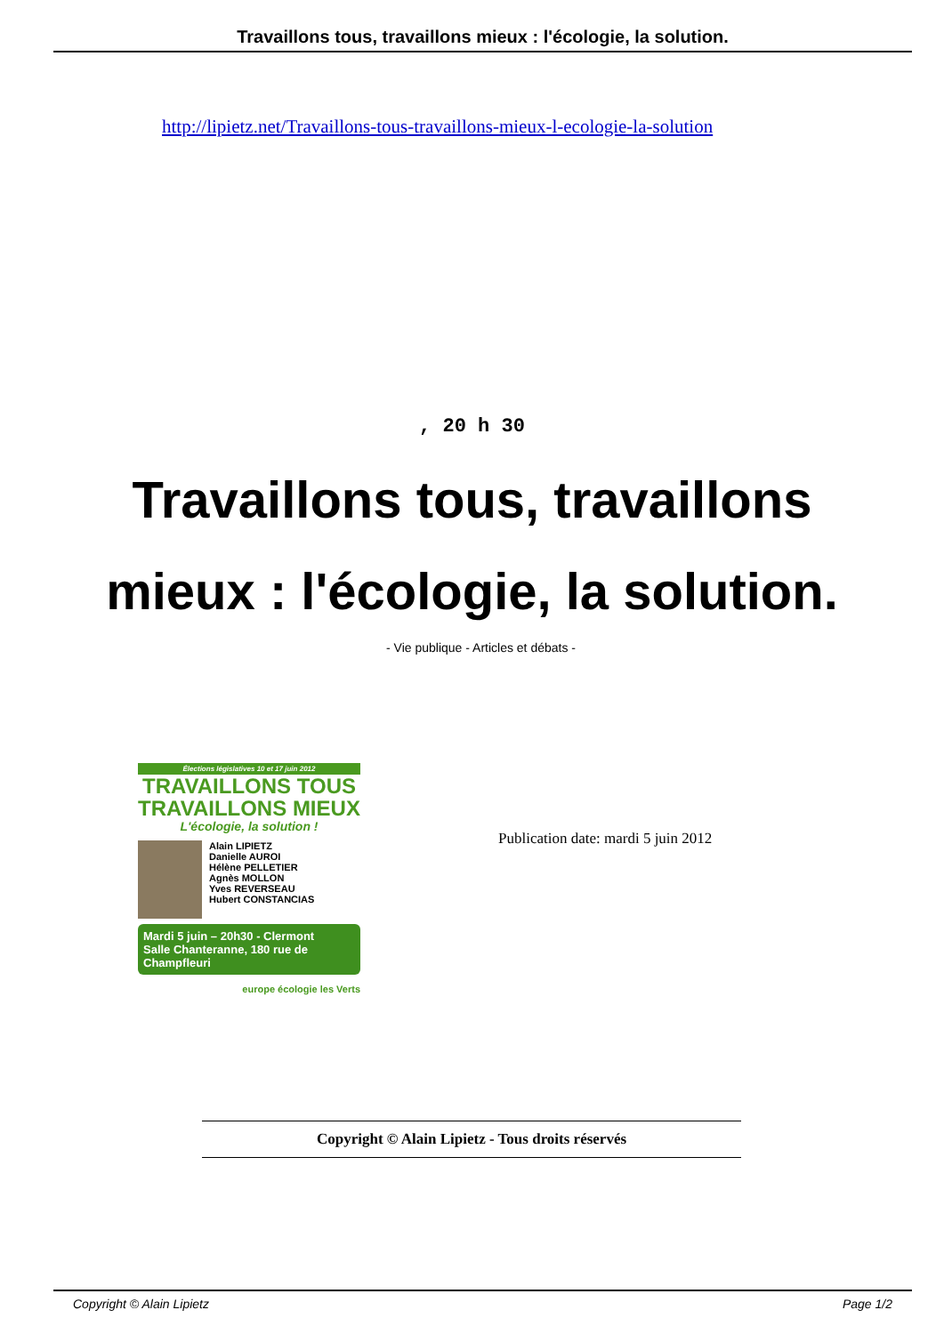Travaillons tous, travaillons mieux : l'écologie, la solution.
http://lipietz.net/Travaillons-tous-travaillons-mieux-l-ecologie-la-solution
, 20 h 30
Travaillons tous, travaillons mieux : l'écologie, la solution.
- Vie publique - Articles et débats -
Élections législatives 10 et 17 juin 2012
TRAVAILLONS TOUS
TRAVAILLONS MIEUX
L'écologie, la solution !
Alain LIPIETZ
Danielle AUROI
Hélène PELLETIER
Agnès MOLLON
Yves REVERSEAU
Hubert CONSTANCIAS
Mardi 5 juin – 20h30 - Clermont
Salle Chanteranne, 180 rue de Champfleuri
europe écologie les Verts
Publication date: mardi 5 juin 2012
Copyright © Alain Lipietz - Tous droits réservés
Copyright © Alain Lipietz Page 1/2